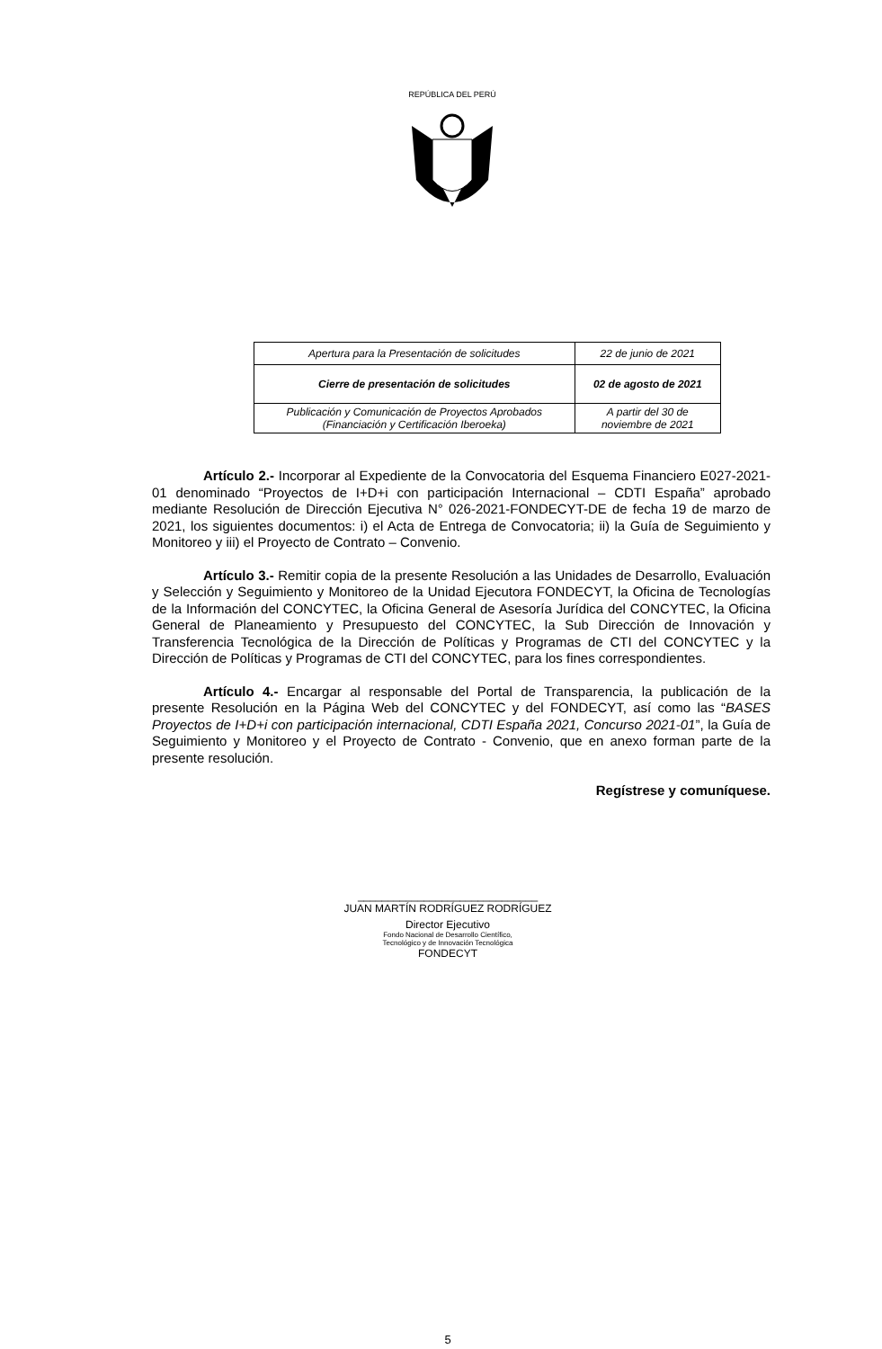REPÚBLICA DEL PERÚ
| Apertura para la Presentación de solicitudes | 22 de junio de 2021 |
| Cierre de presentación de solicitudes | 02 de agosto de 2021 |
| Publicación y Comunicación de Proyectos Aprobados (Financiación y Certificación Iberoeka) | A partir del 30 de noviembre de 2021 |
Artículo 2.- Incorporar al Expediente de la Convocatoria del Esquema Financiero E027-2021-01 denominado “Proyectos de I+D+i con participación Internacional – CDTI España” aprobado mediante Resolución de Dirección Ejecutiva N° 026-2021-FONDECYT-DE de fecha 19 de marzo de 2021, los siguientes documentos: i) el Acta de Entrega de Convocatoria; ii) la Guía de Seguimiento y Monitoreo y iii) el Proyecto de Contrato – Convenio.
Artículo 3.- Remitir copia de la presente Resolución a las Unidades de Desarrollo, Evaluación y Selección y Seguimiento y Monitoreo de la Unidad Ejecutora FONDECYT, la Oficina de Tecnologías de la Información del CONCYTEC, la Oficina General de Asesoría Jurídica del CONCYTEC, la Oficina General de Planeamiento y Presupuesto del CONCYTEC, la Sub Dirección de Innovación y Transferencia Tecnológica de la Dirección de Políticas y Programas de CTI del CONCYTEC y la Dirección de Políticas y Programas de CTI del CONCYTEC, para los fines correspondientes.
Artículo 4.- Encargar al responsable del Portal de Transparencia, la publicación de la presente Resolución en la Página Web del CONCYTEC y del FONDECYT, así como las “BASES Proyectos de I+D+i con participación internacional, CDTI España 2021, Concurso 2021-01”, la Guía de Seguimiento y Monitoreo y el Proyecto de Contrato - Convenio, que en anexo forman parte de la presente resolución.
Regístrese y comuníquese.
______________________________
JUAN MARTÍN RODRÍGUEZ RODRÍGUEZ
Director Ejecutivo
Fondo Nacional de Desarrollo Científico,
Tecnológico y de Innovación Tecnológica
FONDECYT
5